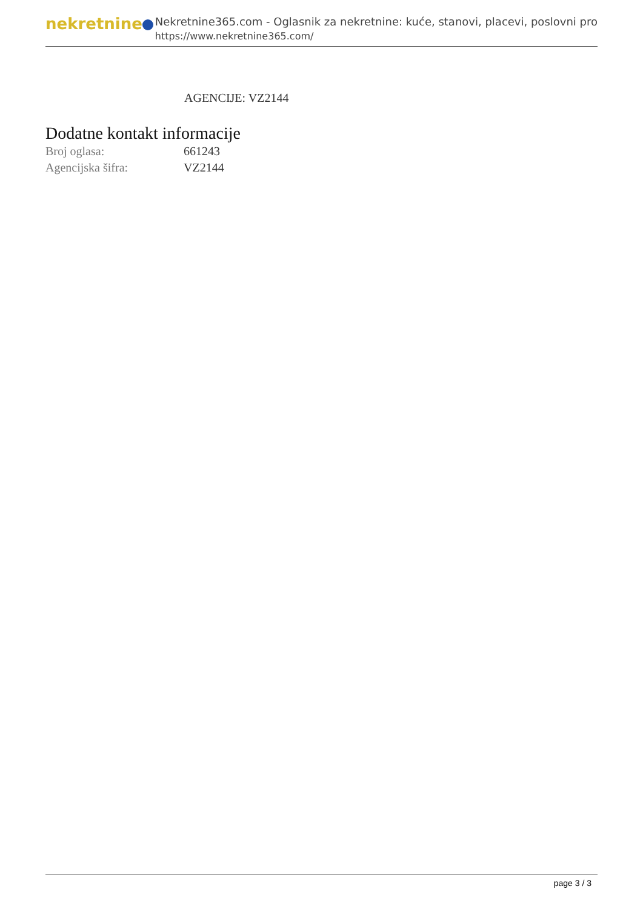nekretnine
Nekretnine365.com - Oglasnik za nekretnine: kuće, stanovi, placevi, poslovni pro
https://www.nekretnine365.com/
AGENCIJE: VZ2144
Dodatne kontakt informacije
| Broj oglasa: | 661243 |
| Agencijska šifra: | VZ2144 |
page 3 / 3